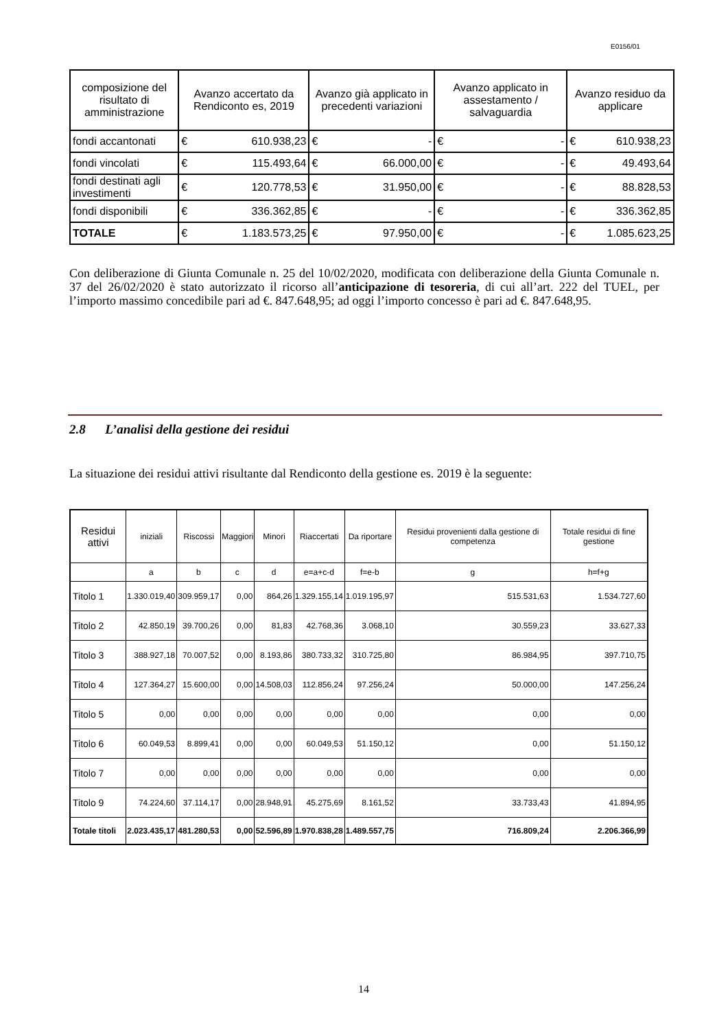E0156/01
| composizione del risultato di amministrazione | Avanzo accertato da Rendiconto es, 2019 | | Avanzo già applicato in precedenti variazioni | | Avanzo applicato in assestamento / salvaguardia | | Avanzo residuo da applicare | |
| --- | --- | --- | --- | --- | --- | --- | --- | --- |
| fondi accantonati | € | 610.938,23 | € | - | € | - | € | 610.938,23 |
| fondi vincolati | € | 115.493,64 | € | 66.000,00 | € | - | € | 49.493,64 |
| fondi destinati agli investimenti | € | 120.778,53 | € | 31.950,00 | € | - | € | 88.828,53 |
| fondi disponibili | € | 336.362,85 | € | - | € | - | € | 336.362,85 |
| TOTALE | € | 1.183.573,25 | € | 97.950,00 | € | - | € | 1.085.623,25 |
Con deliberazione di Giunta Comunale n. 25 del 10/02/2020, modificata con deliberazione della Giunta Comunale n. 37 del 26/02/2020 è stato autorizzato il ricorso all’anticipazione di tesoreria, di cui all’art. 222 del TUEL, per l’importo massimo concedibile pari ad €. 847.648,95; ad oggi l’importo concesso è pari ad €. 847.648,95.
2.8 L’analisi della gestione dei residui
La situazione dei residui attivi risultante dal Rendiconto della gestione es. 2019 è la seguente:
| Residui attivi | iniziali | Riscossi | Maggiori | Minori | Riaccertati | Da riportare | Residui provenienti dalla gestione di competenza | Totale residui di fine gestione |
| --- | --- | --- | --- | --- | --- | --- | --- | --- |
| | a | b | c | d | e=a+c-d | f=e-b | g | h=f+g |
| Titolo 1 | 1.330.019,40 | 309.959,17 | 0,00 | 864,26 | 1.329.155,14 | 1.019.195,97 | 515.531,63 | 1.534.727,60 |
| Titolo 2 | 42.850,19 | 39.700,26 | 0,00 | 81,83 | 42.768,36 | 3.068,10 | 30.559,23 | 33.627,33 |
| Titolo 3 | 388.927,18 | 70.007,52 | 0,00 | 8.193,86 | 380.733,32 | 310.725,80 | 86.984,95 | 397.710,75 |
| Titolo 4 | 127.364,27 | 15.600,00 | 0,00 | 14.508,03 | 112.856,24 | 97.256,24 | 50.000,00 | 147.256,24 |
| Titolo 5 | 0,00 | 0,00 | 0,00 | 0,00 | 0,00 | 0,00 | 0,00 | 0,00 |
| Titolo 6 | 60.049,53 | 8.899,41 | 0,00 | 0,00 | 60.049,53 | 51.150,12 | 0,00 | 51.150,12 |
| Titolo 7 | 0,00 | 0,00 | 0,00 | 0,00 | 0,00 | 0,00 | 0,00 | 0,00 |
| Titolo 9 | 74.224,60 | 37.114,17 | 0,00 | 28.948,91 | 45.275,69 | 8.161,52 | 33.733,43 | 41.894,95 |
| Totale titoli | 2.023.435,17 | 481.280,53 | 0,00 | 52.596,89 | 1.970.838,28 | 1.489.557,75 | 716.809,24 | 2.206.366,99 |
14